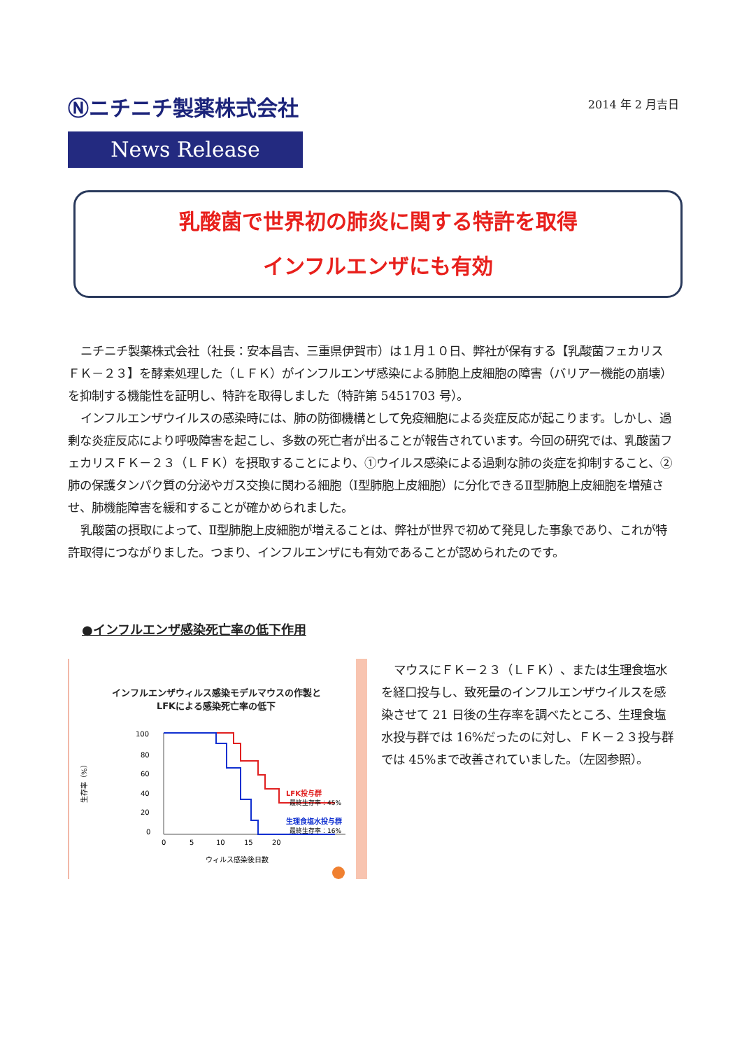Ⓝニチニチ製薬株式会社
News Release
2014 年 2 月吉日
乳酸菌で世界初の肺炎に関する特許を取得
インフルエンザにも有効
ニチニチ製薬株式会社（社長：安本昌吉、三重県伊賀市）は１月１０日、弊社が保有する【乳酸菌フェカリス ＦＫ－２３】を酵素処理した（ＬＦＫ）がインフルエンザ感染による肺胞上皮細胞の障害（バリアー機能の崩壊）を抑制する機能性を証明し、特許を取得しました（特許第 5451703 号）。
インフルエンザウイルスの感染時には、肺の防御機構として免疫細胞による炎症反応が起こります。しかし、過剰な炎症反応により呼吸障害を起こし、多数の死亡者が出ることが報告されています。今回の研究では、乳酸菌フェカリスＦＫ－２３（ＬＦＫ）を摂取することにより、①ウイルス感染による過剰な肺の炎症を抑制すること、②肺の保護タンパク質の分泌やガス交換に関わる細胞（Ⅰ型肺胞上皮細胞）に分化できるⅡ型肺胞上皮細胞を増殖させ、肺機能障害を緩和することが確かめられました。
乳酸菌の摂取によって、Ⅱ型肺胞上皮細胞が増えることは、弊社が世界で初めて発見した事象であり、これが特許取得につながりました。つまり、インフルエンザにも有効であることが認められたのです。
●インフルエンザ感染死亡率の低下作用
インフルエンザウィルス感染モデルマウスの作製と
LFKによる感染死亡率の低下
生存率（%）
100
80
60
40
20
0
0
5
10
15
20
ウィルス感染後日数
LFK投与群
最終生存率：45%
生理食塩水投与群
最終生存率：16%
マウスにＦＫ－２３（ＬＦＫ）、または生理食塩水を経口投与し、致死量のインフルエンザウイルスを感染させて 21 日後の生存率を調べたところ、生理食塩水投与群では 16%だったのに対し、ＦＫ－２３投与群では 45%まで改善されていました。（左図参照）。